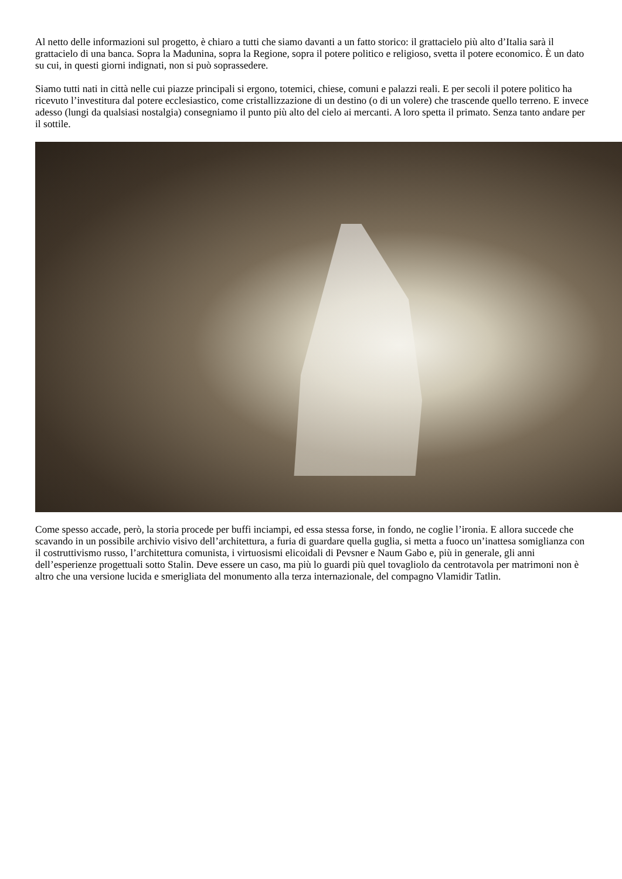Al netto delle informazioni sul progetto, è chiaro a tutti che siamo davanti a un fatto storico: il grattacielo più alto d’Italia sarà il grattacielo di una banca. Sopra la Madunina, sopra la Regione, sopra il potere politico e religioso, svetta il potere economico. È un dato su cui, in questi giorni indignati, non si può soprassedere.
Siamo tutti nati in città nelle cui piazze principali si ergono, totemici, chiese, comuni e palazzi reali. E per secoli il potere politico ha ricevuto l’investitura dal potere ecclesiastico, come cristallizzazione di un destino (o di un volere) che trascende quello terreno. E invece adesso (lungi da qualsiasi nostalgia) consegniamo il punto più alto del cielo ai mercanti. A loro spetta il primato. Senza tanto andare per il sottile.
Come spesso accade, però, la storia procede per buffi inciampi, ed essa stessa forse, in fondo, ne coglie l’ironia. E allora succede che scavando in un possibile archivio visivo dell’architettura, a furia di guardare quella guglia, si metta a fuoco un’inattesa somiglianza con il costruttivismo russo, l’architettura comunista, i virtuosismi elicoidali di Pevsner e Naum Gabo e, più in generale, gli anni dell’esperienze progettuali sotto Stalin. Deve essere un caso, ma più lo guardi più quel tovagliolo da centrotavola per matrimoni non è altro che una versione lucida e smerigliata del monumento alla terza internazionale, del compagno Vlamidir Tatlin.